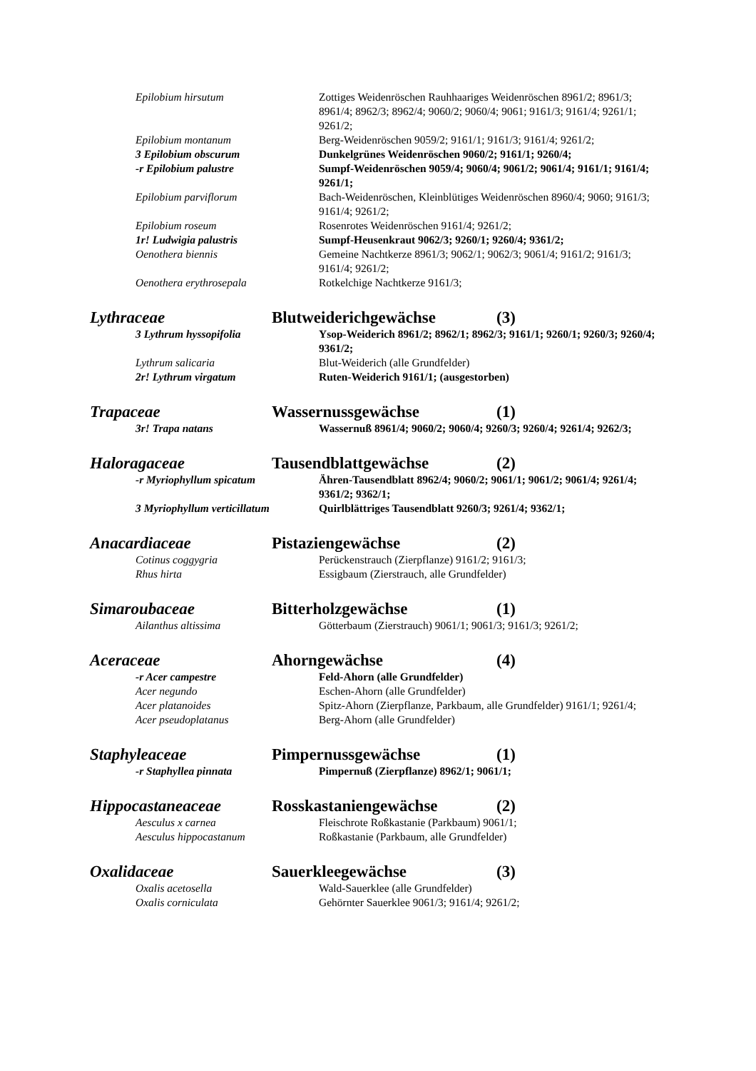Epilobium hirsutum Zottiges Weidenröschen Rauhhaariges Weidenröschen 8961/2; 8961/3; 8961/4; 8962/3; 8962/4; 9060/2; 9060/4; 9061; 9161/3; 9161/4; 9261/1; 9261/2;
Epilobium montanum Berg-Weidenröschen 9059/2; 9161/1; 9161/3; 9161/4; 9261/2;
3 Epilobium obscurum Dunkelgrünes Weidenröschen 9060/2; 9161/1; 9260/4;
-r Epilobium palustre Sumpf-Weidenröschen 9059/4; 9060/4; 9061/2; 9061/4; 9161/1; 9161/4; 9261/1;
Epilobium parviflorum Bach-Weidenröschen, Kleinblütiges Weidenröschen 8960/4; 9060; 9161/3; 9161/4; 9261/2;
Epilobium roseum Rosenrotes Weidenröschen 9161/4; 9261/2;
1r! Ludwigia palustris Sumpf-Heusenkraut 9062/3; 9260/1; 9260/4; 9361/2;
Oenothera biennis Gemeine Nachtkerze 8961/3; 9062/1; 9062/3; 9061/4; 9161/2; 9161/3; 9161/4; 9261/2;
Oenothera erythrosepala Rotkelchige Nachtkerze 9161/3;
Lythraceae Blutweiderichgewächse (3)
3 Lythrum hyssopifolia Ysop-Weiderich 8961/2; 8962/1; 8962/3; 9161/1; 9260/1; 9260/3; 9260/4; 9361/2;
Lythrum salicaria Blut-Weiderich (alle Grundfelder)
2r! Lythrum virgatum Ruten-Weiderich 9161/1; (ausgestorben)
Trapaceae Wassernussgewächse (1)
3r! Trapa natans Wassernuß 8961/4; 9060/2; 9060/4; 9260/3; 9260/4; 9261/4; 9262/3;
Haloragaceae Tausendblattgewächse (2)
-r Myriophyllum spicatum Ähren-Tausendblatt 8962/4; 9060/2; 9061/1; 9061/2; 9061/4; 9261/4; 9361/2; 9362/1;
3 Myriophyllum verticillatum
Quirlblättriges Tausendblatt 9260/3; 9261/4; 9362/1;
Anacardiaceae Pistaziengewächse (2)
Cotinus coggygria Perückenstrauch (Zierpflanze) 9161/2; 9161/3;
Rhus hirta Essigbaum (Zierstrauch, alle Grundfelder)
Simaroubaceae Bitterholzgewächse (1)
Ailanthus altissima Götterbaum (Zierstrauch) 9061/1; 9061/3; 9161/3; 9261/2;
Aceraceae Ahorngewächse (4)
-r Acer campestre Feld-Ahorn (alle Grundfelder)
Acer negundo Eschen-Ahorn (alle Grundfelder)
Acer platanoides Spitz-Ahorn (Zierpflanze, Parkbaum, alle Grundfelder) 9161/1; 9261/4;
Acer pseudoplatanus Berg-Ahorn (alle Grundfelder)
Staphyleaceae Pimpernussgewächse (1)
-r Staphyllea pinnata Pimpernuß (Zierpflanze) 8962/1; 9061/1;
Hippocastaneaceae Rosskastaniengewächse (2)
Aesculus x carnea Fleischrote Roßkastanie (Parkbaum) 9061/1;
Aesculus hippocastanum Roßkastanie (Parkbaum, alle Grundfelder)
Oxalidaceae Sauerkleegewächse (3)
Oxalis acetosella Wald-Sauerklee (alle Grundfelder)
Oxalis corniculata Gehörnter Sauerklee 9061/3; 9161/4; 9261/2;